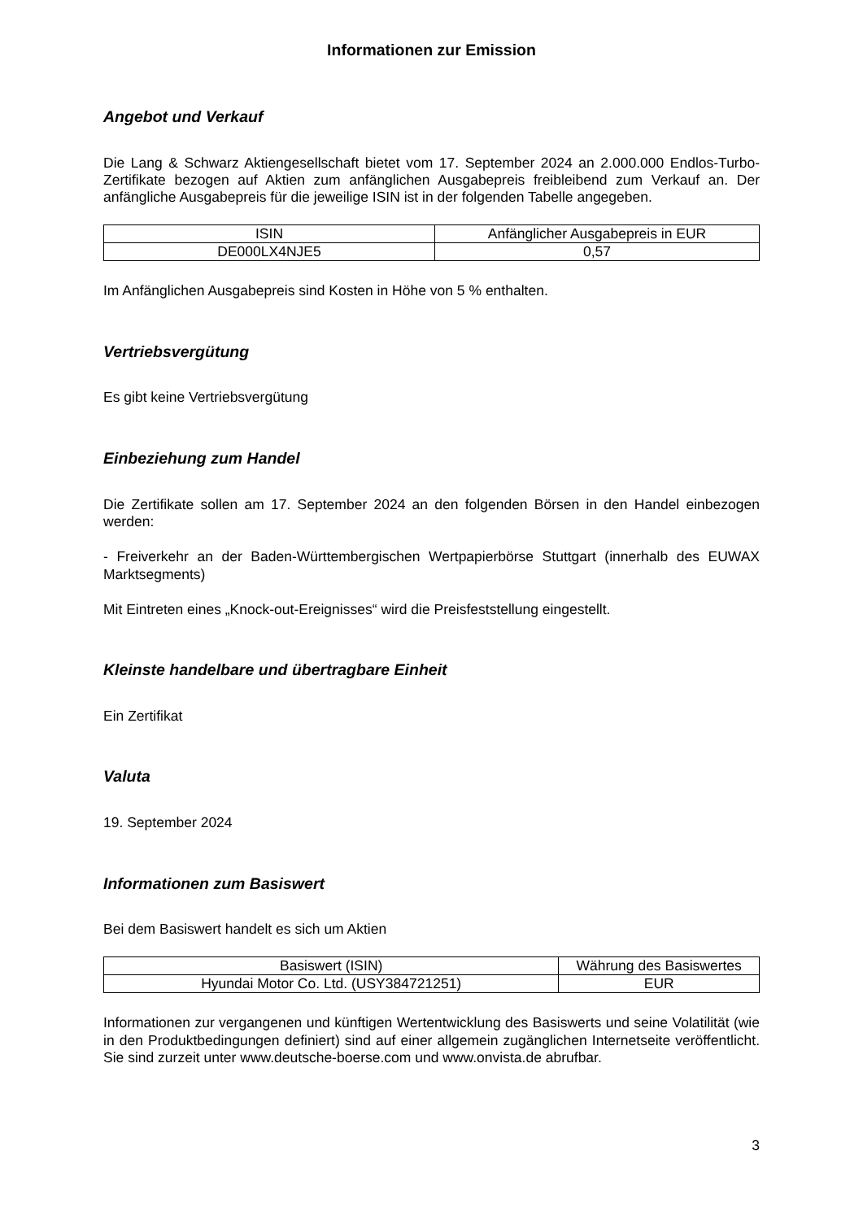Informationen zur Emission
Angebot und Verkauf
Die Lang & Schwarz Aktiengesellschaft bietet vom 17. September 2024 an 2.000.000 Endlos-Turbo-Zertifikate bezogen auf Aktien zum anfänglichen Ausgabepreis freibleibend zum Verkauf an. Der anfängliche Ausgabepreis für die jeweilige ISIN ist in der folgenden Tabelle angegeben.
| ISIN | Anfänglicher Ausgabepreis in EUR |
| --- | --- |
| DE000LX4NJE5 | 0,57 |
Im Anfänglichen Ausgabepreis sind Kosten in Höhe von 5 % enthalten.
Vertriebsvergütung
Es gibt keine Vertriebsvergütung
Einbeziehung zum Handel
Die Zertifikate sollen am 17. September 2024 an den folgenden Börsen in den Handel einbezogen werden:
- Freiverkehr an der Baden-Württembergischen Wertpapierbörse Stuttgart (innerhalb des EUWAX Marktsegments)
Mit Eintreten eines „Knock-out-Ereignisses“ wird die Preisfeststellung eingestellt.
Kleinste handelbare und übertragbare Einheit
Ein Zertifikat
Valuta
19. September 2024
Informationen zum Basiswert
Bei dem Basiswert handelt es sich um Aktien
| Basiswert (ISIN) | Währung des Basiswertes |
| --- | --- |
| Hyundai Motor Co. Ltd. (USY384721251) | EUR |
Informationen zur vergangenen und künftigen Wertentwicklung des Basiswerts und seine Volatilität (wie in den Produktbedingungen definiert) sind auf einer allgemein zugänglichen Internetseite veröffentlicht. Sie sind zurzeit unter www.deutsche-boerse.com und www.onvista.de abrufbar.
3